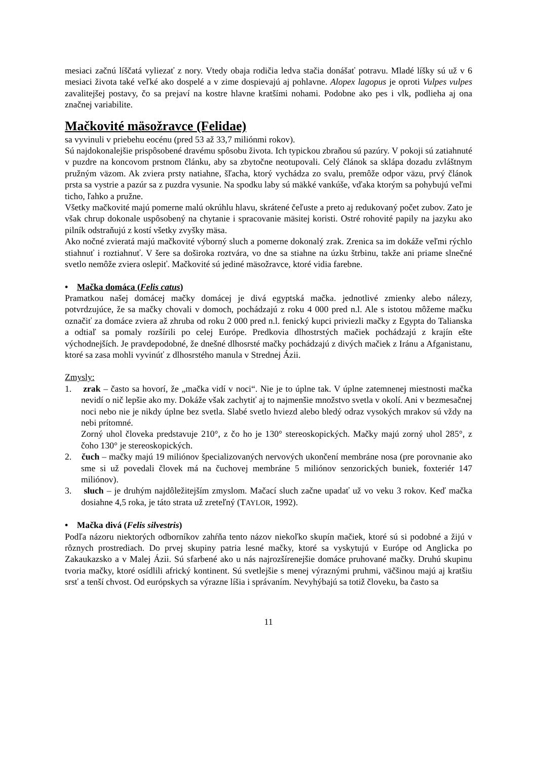mesiaci začnú líščatá vyliezať z nory. Vtedy obaja rodičia ledva stačia donášať potravu. Mladé líšky sú už v 6 mesiaci života také veľké ako dospelé a v zime dospievajú aj pohlavne. Alopex lagopus je oproti Vulpes vulpes zavalitejšej postavy, čo sa prejaví na kostre hlavne kratšími nohami. Podobne ako pes i vlk, podlieha aj ona značnej variabilite.
Mačkovité mäsožravce (Felidae)
sa vyvinuli v priebehu eocénu (pred 53 až 33,7 miliónmi rokov).
Sú najdokonalejšie prispôsobené dravému spôsobu života. Ich typickou zbraňou sú pazúry. V pokoji sú zatiahnuté v puzdre na koncovom prstnom článku, aby sa zbytočne neotupovali. Celý článok sa sklápa dozadu zvláštnym pružným väzom. Ak zviera prsty natiahne, šľacha, ktorý vychádza zo svalu, premôže odpor väzu, prvý článok prsta sa vystrie a pazúr sa z puzdra vysunie. Na spodku laby sú mäkké vankúše, vďaka ktorým sa pohybujú veľmi ticho, ľahko a pružne.
Všetky mačkovité majú pomerne malú okrúhlu hlavu, skrátené čeľuste a preto aj redukovaný počet zubov. Zato je však chrup dokonale uspôsobený na chytanie i spracovanie mäsitej koristi. Ostré rohovité papily na jazyku ako pilník odstraňujú z kostí všetky zvyšky mäsa.
Ako nočné zvieratá majú mačkovité výborný sluch a pomerne dokonalý zrak. Zrenica sa im dokáže veľmi rýchlo stiahnuť i roztiahnuť. V šere sa doširoka roztvára, vo dne sa stiahne na úzku štrbinu, takže ani priame slnečné svetlo nemôže zviera oslepiť. Mačkovité sú jediné mäsožravce, ktoré vidia farebne.
• Mačka domáca (Felis catus)
Pramatkou našej domácej mačky domácej je divá egyptská mačka. jednotlivé zmienky alebo nálezy, potvrdzujúce, že sa mačky chovali v domoch, pochádzajú z roku 4 000 pred n.l. Ale s istotou môžeme mačku označiť za domáce zviera až zhruba od roku 2 000 pred n.l. fenický kupci priviezli mačky z Egypta do Talianska a odtiaľ sa pomaly rozšírili po celej Európe. Predkovia dlhostrstých mačiek pochádzajú z krajín ešte východnejších. Je pravdepodobné, že dnešné dlhosrsté mačky pochádzajú z divých mačiek z Iránu a Afganistanu, ktoré sa zasa mohli vyvinúť z dlhosrstého manula v Strednej Ázii.
Zmysly:
1. zrak – často sa hovorí, že „mačka vidí v noci“. Nie je to úplne tak. V úplne zatemnenej miestnosti mačka nevidí o nič lepšie ako my. Dokáže však zachytiť aj to najmenšie množstvo svetla v okolí. Ani v bezmesačnej noci nebo nie je nikdy úplne bez svetla. Slabé svetlo hviezd alebo bledý odraz vysokých mrakov sú vždy na nebi prítomné.
Zorný uhol človeka predstavuje 210°, z čo ho je 130° stereoskopických. Mačky majú zorný uhol 285°, z čoho 130° je stereoskopických.
2. čuch – mačky majú 19 miliónov špecializovaných nervových ukončení membráne nosa (pre porovnanie ako sme si už povedali človek má na čuchovej membráne 5 miliónov senzorických buniek, foxteriér 147 miliónov).
3. sluch – je druhým najdôležitejším zmyslom. Mačací sluch začne upadať už vo veku 3 rokov. Keď mačka dosiahne 4,5 roka, je táto strata už zreteľný (TAYLOR, 1992).
• Mačka divá (Felis silvestris)
Podľa názoru niektorých odborníkov zahŕňa tento názov niekoľko skupín mačiek, ktoré sú si podobné a žijú v rôznych prostrediach. Do prvej skupiny patria lesné mačky, ktoré sa vyskytujú v Európe od Anglicka po Zakaukazsko a v Malej Ázii. Sú sfarbené ako u nás najrozšírenejšie domáce pruhované mačky. Druhú skupinu tvoria mačky, ktoré osídlili africký kontinent. Sú svetlejšie s menej výraznými pruhmi, väčšinou majú aj kratšiu srsť a tenší chvost. Od európskych sa výrazne líšia i správaním. Nevyhýbajú sa totiž človeku, ba často sa
11